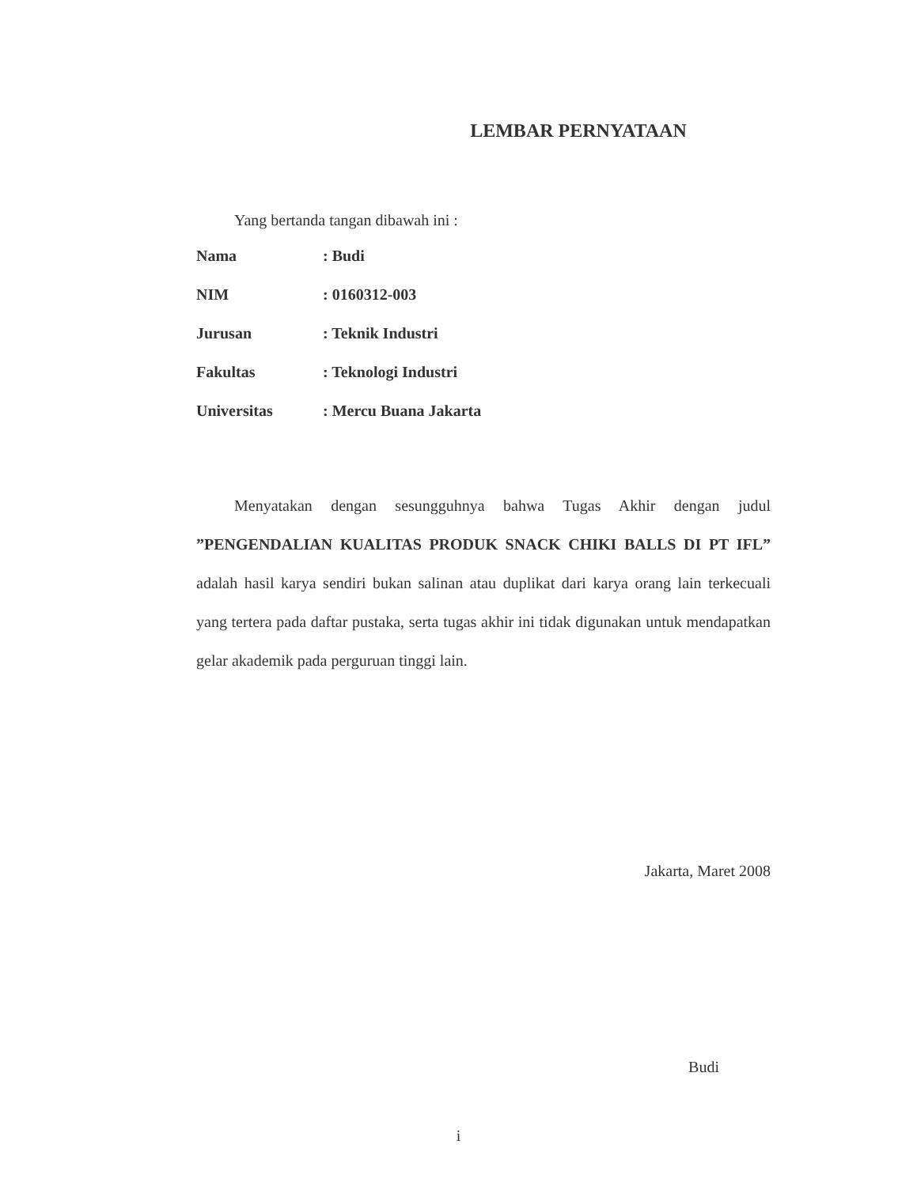LEMBAR PERNYATAAN
Yang bertanda tangan dibawah ini :
| Nama | : Budi |
| NIM | : 0160312-003 |
| Jurusan | : Teknik Industri |
| Fakultas | : Teknologi Industri |
| Universitas | : Mercu Buana Jakarta |
Menyatakan dengan sesungguhnya bahwa Tugas Akhir dengan judul ”PENGENDALIAN KUALITAS PRODUK SNACK CHIKI BALLS DI PT IFL” adalah hasil karya sendiri bukan salinan atau duplikat dari karya orang lain terkecuali yang tertera pada daftar pustaka, serta tugas akhir ini tidak digunakan untuk mendapatkan gelar akademik pada perguruan tinggi lain.
Jakarta, Maret 2008
Budi
i